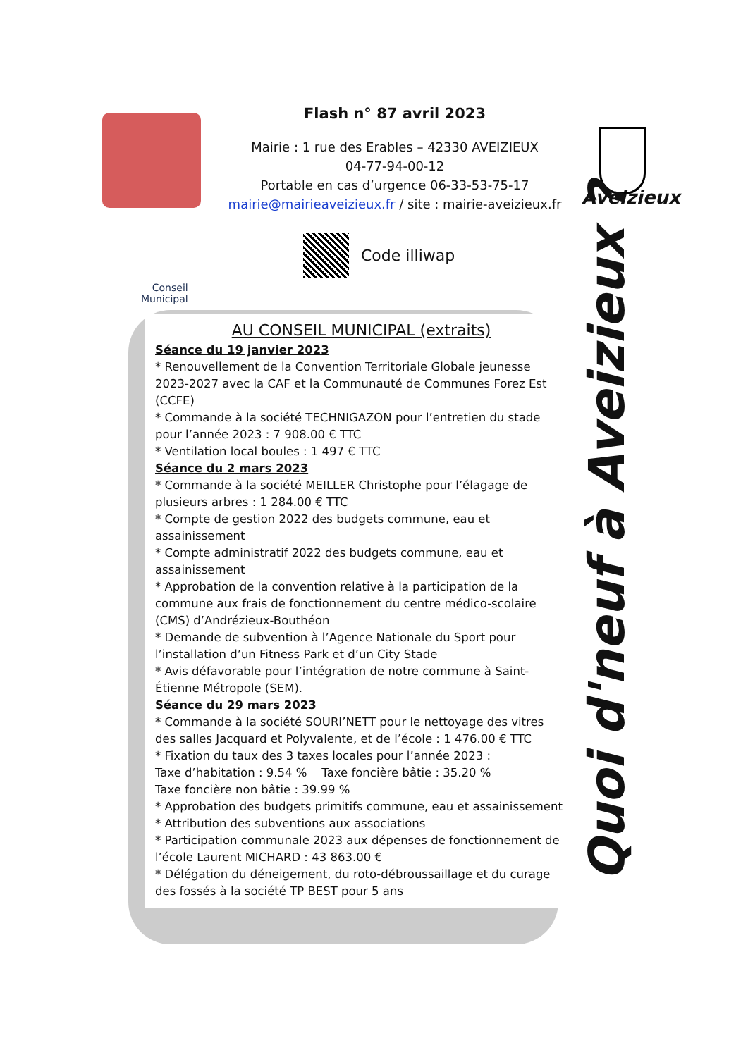Flash n° 87 avril 2023
Mairie : 1 rue des Erables – 42330 AVEIZIEUX
04-77-94-00-12
Portable en cas d’urgence 06-33-53-75-17
mairie@mairieaveizieux.fr / site : mairie-aveizieux.fr
Aveizieux
Code illiwap
Conseil
Municipal
AU CONSEIL MUNICIPAL (extraits)
Séance du 19 janvier 2023
* Renouvellement de la Convention Territoriale Globale jeunesse 2023-2027 avec la CAF et la Communauté de Communes Forez Est (CCFE)
* Commande à la société TECHNIGAZON pour l’entretien du stade pour l’année 2023 : 7 908.00 € TTC
* Ventilation local boules : 1 497 € TTC
Séance du 2 mars 2023
* Commande à la société MEILLER Christophe pour l’élagage de plusieurs arbres : 1 284.00 € TTC
* Compte de gestion 2022 des budgets commune, eau et assainissement
* Compte administratif 2022 des budgets commune, eau et assainissement
* Approbation de la convention relative à la participation de la commune aux frais de fonctionnement du centre médico-scolaire (CMS) d’Andrézieux-Bouthéon
* Demande de subvention à l’Agence Nationale du Sport pour l’installation d’un Fitness Park et d’un City Stade
* Avis défavorable pour l’intégration de notre commune à Saint-Étienne Métropole (SEM).
Séance du 29 mars 2023
* Commande à la société SOURI’NETT pour le nettoyage des vitres des salles Jacquard et Polyvalente, et de l’école : 1 476.00 € TTC
* Fixation du taux des 3 taxes locales pour l’année 2023 :
Taxe d’habitation : 9.54 % Taxe foncière bâtie : 35.20 %
Taxe foncière non bâtie : 39.99 %
* Approbation des budgets primitifs commune, eau et assainissement
* Attribution des subventions aux associations
* Participation communale 2023 aux dépenses de fonctionnement de l’école Laurent MICHARD : 43 863.00 €
* Délégation du déneigement, du roto-débroussaillage et du curage des fossés à la société TP BEST pour 5 ans
Quoi d'neuf à Aveizieux ?